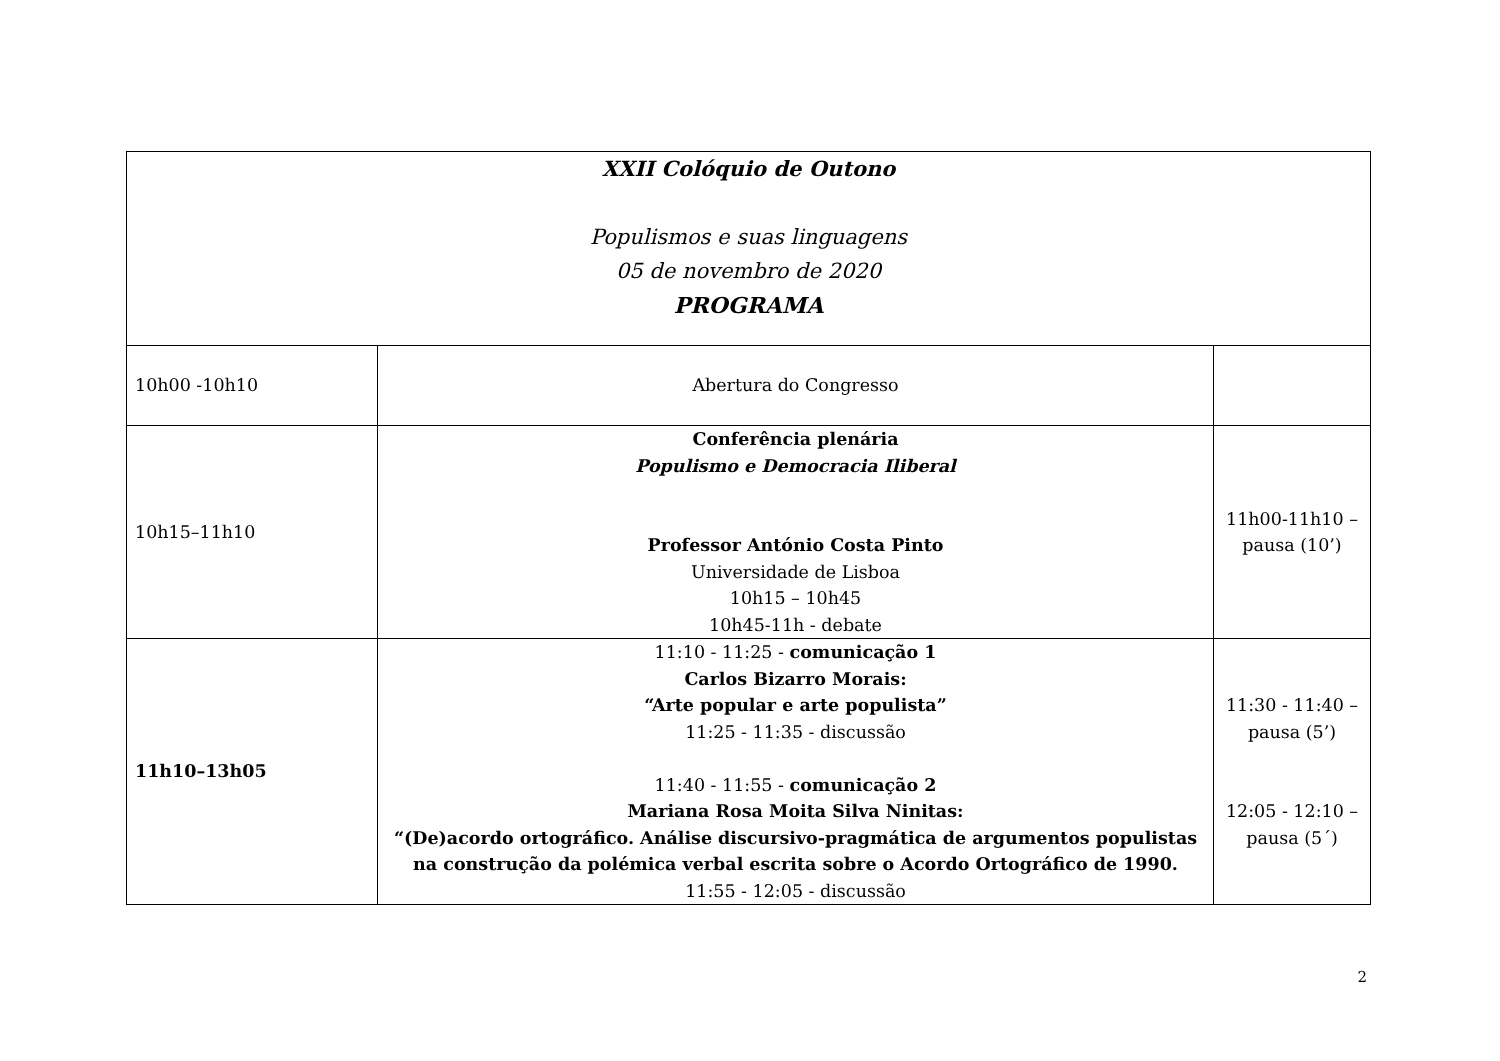| XXII Colóquio de Outono Populismos e suas linguagens 05 de novembro de 2020 PROGRAMA | | |
| 10h00 -10h10 | Abertura do Congresso | |
| 10h15–11h10 | Conferência plenária Populismo e Democracia Iliberal Professor António Costa Pinto Universidade de Lisboa 10h15 – 10h45 10h45-11h - debate | 11h00-11h10 – pausa (10’) |
| 11h10–13h05 | 11:10 - 11:25 - comunicação 1 Carlos Bizarro Morais: “Arte popular e arte populista” 11:25 - 11:35 - discussão 11:40 - 11:55 - comunicação 2 Mariana Rosa Moita Silva Ninitas: “(De)acordo ortográfico. Análise discursivo-pragmática de argumentos populistas na construção da polémica verbal escrita sobre o Acordo Ortográfico de 1990. 11:55 - 12:05 - discussão | 11:30 - 11:40 – pausa (5’) 12:05 - 12:10 – pausa (5´) |
2